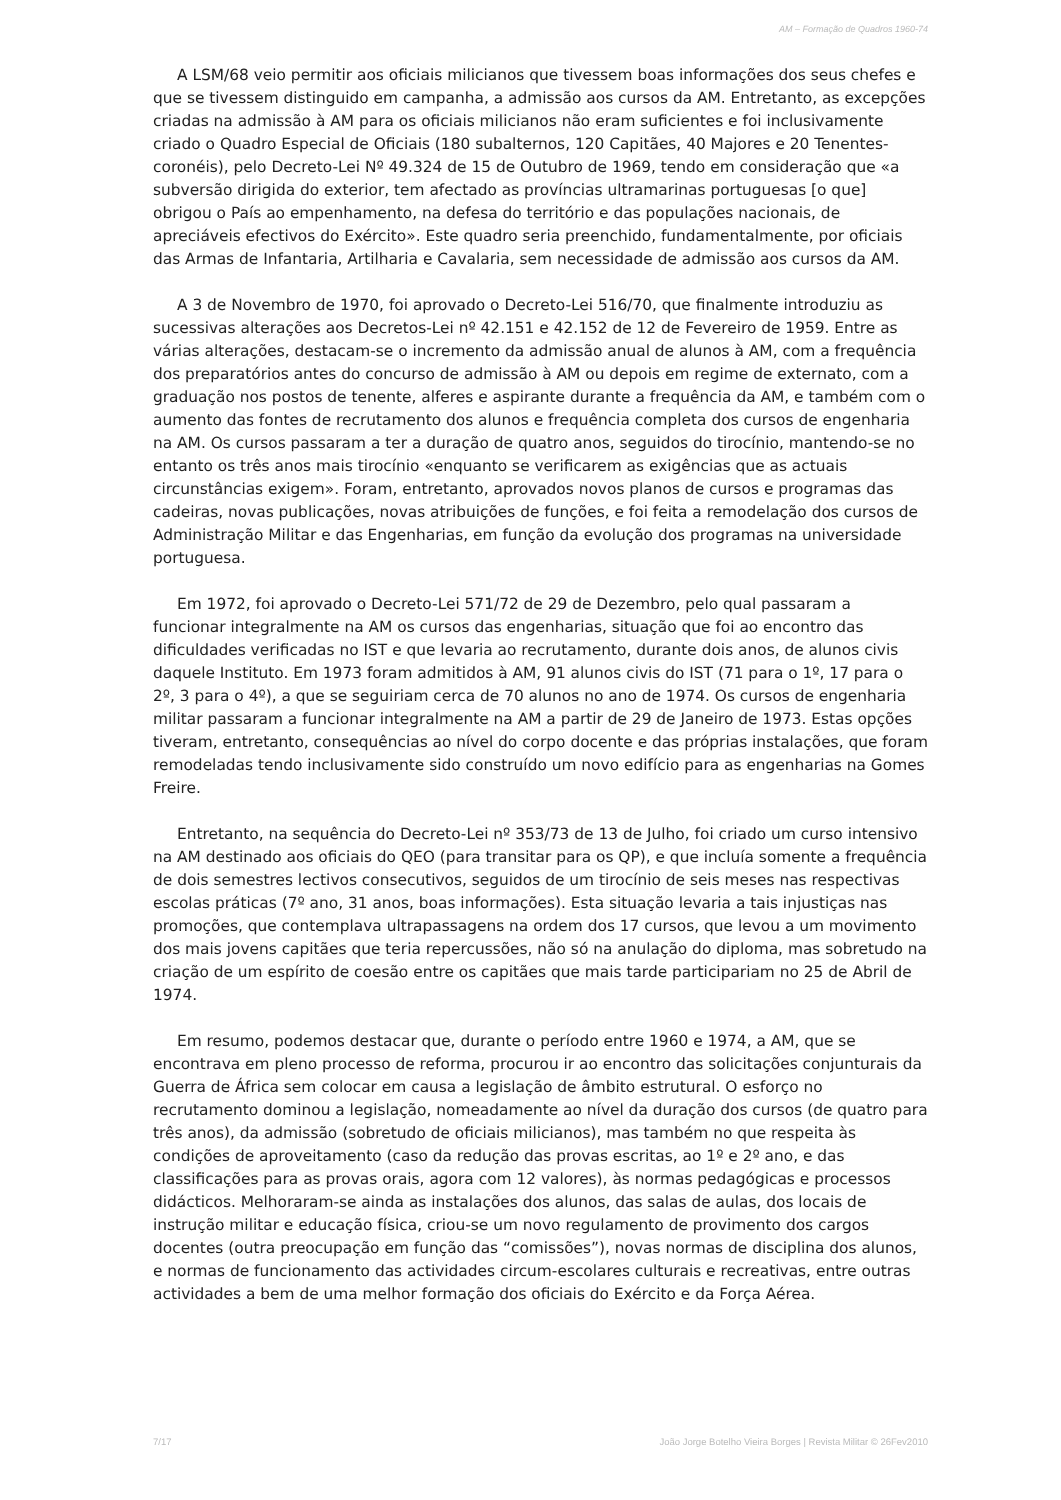AM – Formação de Quadros 1960-74
A LSM/68 veio permitir aos oficiais milicianos que tivessem boas informações dos seus chefes e que se tivessem distinguido em campanha, a admissão aos cursos da AM. Entretanto, as excepções criadas na admissão à AM para os oficiais milicianos não eram suficientes e foi inclusivamente criado o Quadro Especial de Oficiais (180 subalternos, 120 Capitães, 40 Majores e 20 Tenentes-coronéis), pelo Decreto-Lei Nº 49.324 de 15 de Outubro de 1969, tendo em consideração que «a subversão dirigida do exterior, tem afectado as províncias ultramarinas portuguesas [o que] obrigou o País ao empenhamento, na defesa do território e das populações nacionais, de apreciáveis efectivos do Exército». Este quadro seria preenchido, fundamentalmente, por oficiais das Armas de Infantaria, Artilharia e Cavalaria, sem necessidade de admissão aos cursos da AM.
A 3 de Novembro de 1970, foi aprovado o Decreto-Lei 516/70, que finalmente introduziu as sucessivas alterações aos Decretos-Lei nº 42.151 e 42.152 de 12 de Fevereiro de 1959. Entre as várias alterações, destacam-se o incremento da admissão anual de alunos à AM, com a frequência dos preparatórios antes do concurso de admissão à AM ou depois em regime de externato, com a graduação nos postos de tenente, alferes e aspirante durante a frequência da AM, e também com o aumento das fontes de recrutamento dos alunos e frequência completa dos cursos de engenharia na AM. Os cursos passaram a ter a duração de quatro anos, seguidos do tirocínio, mantendo-se no entanto os três anos mais tirocínio «enquanto se verificarem as exigências que as actuais circunstâncias exigem». Foram, entretanto, aprovados novos planos de cursos e programas das cadeiras, novas publicações, novas atribuições de funções, e foi feita a remodelação dos cursos de Administração Militar e das Engenharias, em função da evolução dos programas na universidade portuguesa.
Em 1972, foi aprovado o Decreto-Lei 571/72 de 29 de Dezembro, pelo qual passaram a funcionar integralmente na AM os cursos das engenharias, situação que foi ao encontro das dificuldades verificadas no IST e que levaria ao recrutamento, durante dois anos, de alunos civis daquele Instituto. Em 1973 foram admitidos à AM, 91 alunos civis do IST (71 para o 1º, 17 para o 2º, 3 para o 4º), a que se seguiriam cerca de 70 alunos no ano de 1974. Os cursos de engenharia militar passaram a funcionar integralmente na AM a partir de 29 de Janeiro de 1973. Estas opções tiveram, entretanto, consequências ao nível do corpo docente e das próprias instalações, que foram remodeladas tendo inclusivamente sido construído um novo edifício para as engenharias na Gomes Freire.
Entretanto, na sequência do Decreto-Lei nº 353/73 de 13 de Julho, foi criado um curso intensivo na AM destinado aos oficiais do QEO (para transitar para os QP), e que incluía somente a frequência de dois semestres lectivos consecutivos, seguidos de um tirocínio de seis meses nas respectivas escolas práticas (7º ano, 31 anos, boas informações). Esta situação levaria a tais injustiças nas promoções, que contemplava ultrapassagens na ordem dos 17 cursos, que levou a um movimento dos mais jovens capitães que teria repercussões, não só na anulação do diploma, mas sobretudo na criação de um espírito de coesão entre os capitães que mais tarde participariam no 25 de Abril de 1974.
Em resumo, podemos destacar que, durante o período entre 1960 e 1974, a AM, que se encontrava em pleno processo de reforma, procurou ir ao encontro das solicitações conjunturais da Guerra de África sem colocar em causa a legislação de âmbito estrutural. O esforço no recrutamento dominou a legislação, nomeadamente ao nível da duração dos cursos (de quatro para três anos), da admissão (sobretudo de oficiais milicianos), mas também no que respeita às condições de aproveitamento (caso da redução das provas escritas, ao 1º e 2º ano, e das classificações para as provas orais, agora com 12 valores), às normas pedagógicas e processos didácticos. Melhoraram-se ainda as instalações dos alunos, das salas de aulas, dos locais de instrução militar e educação física, criou-se um novo regulamento de provimento dos cargos docentes (outra preocupação em função das “comissões”), novas normas de disciplina dos alunos, e normas de funcionamento das actividades circum-escolares culturais e recreativas, entre outras actividades a bem de uma melhor formação dos oficiais do Exército e da Força Aérea.
7/17 João Jorge Botelho Vieira Borges | Revista Militar © 26Fev2010